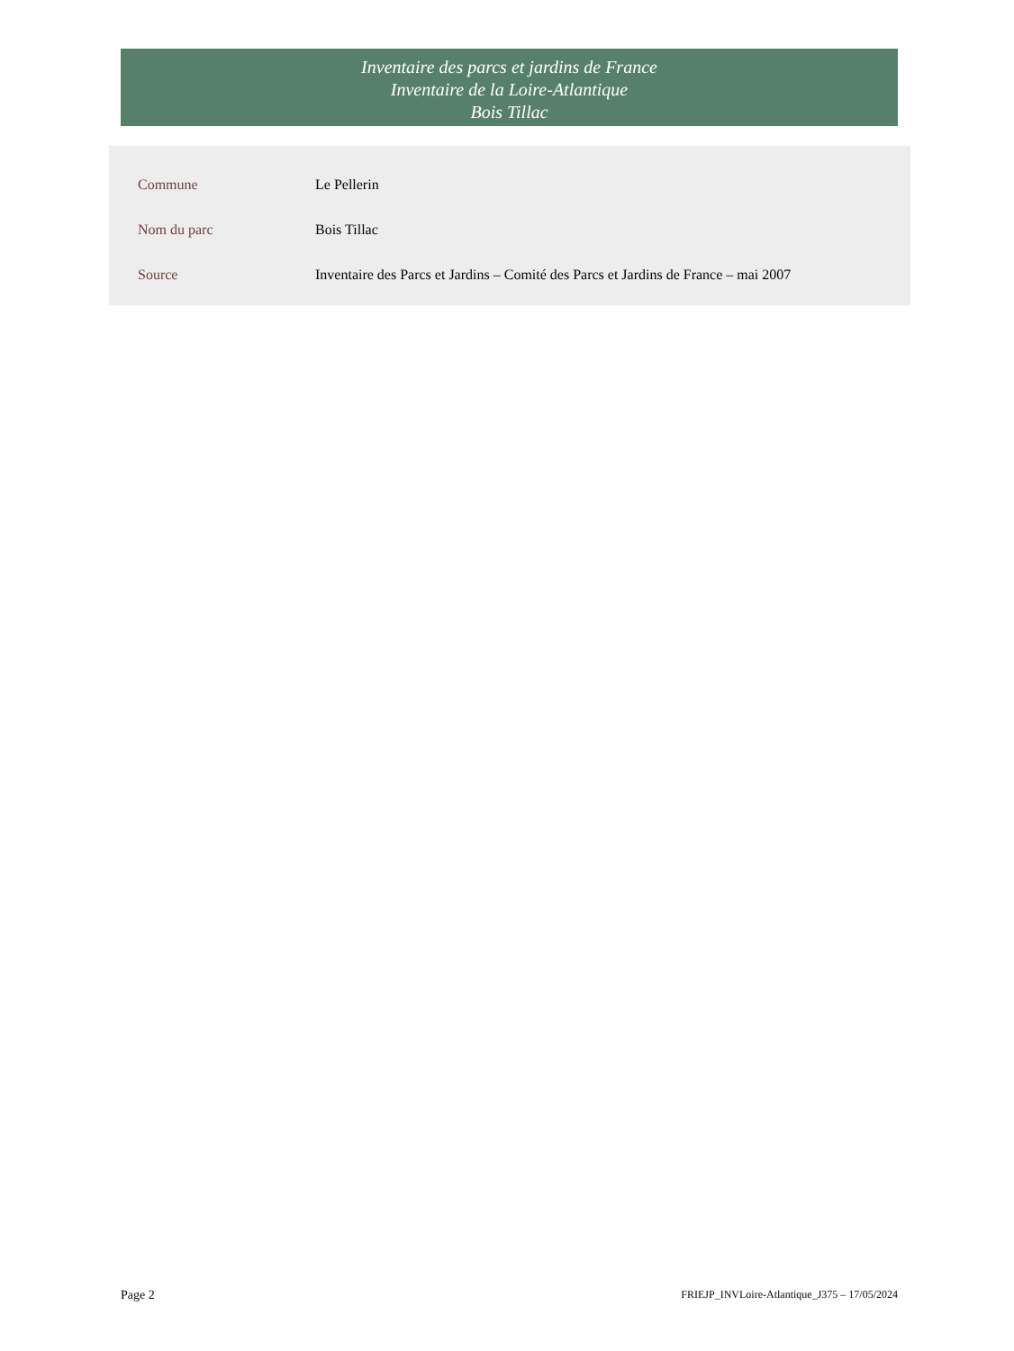Inventaire des parcs et jardins de France
Inventaire de la Loire-Atlantique
Bois Tillac
| Commune | Le Pellerin |
| Nom du parc | Bois Tillac |
| Source | Inventaire des Parcs et Jardins – Comité des Parcs et Jardins de France – mai 2007 |
Page 2 FRIEJP_INVLoire-Atlantique_J375 – 17/05/2024